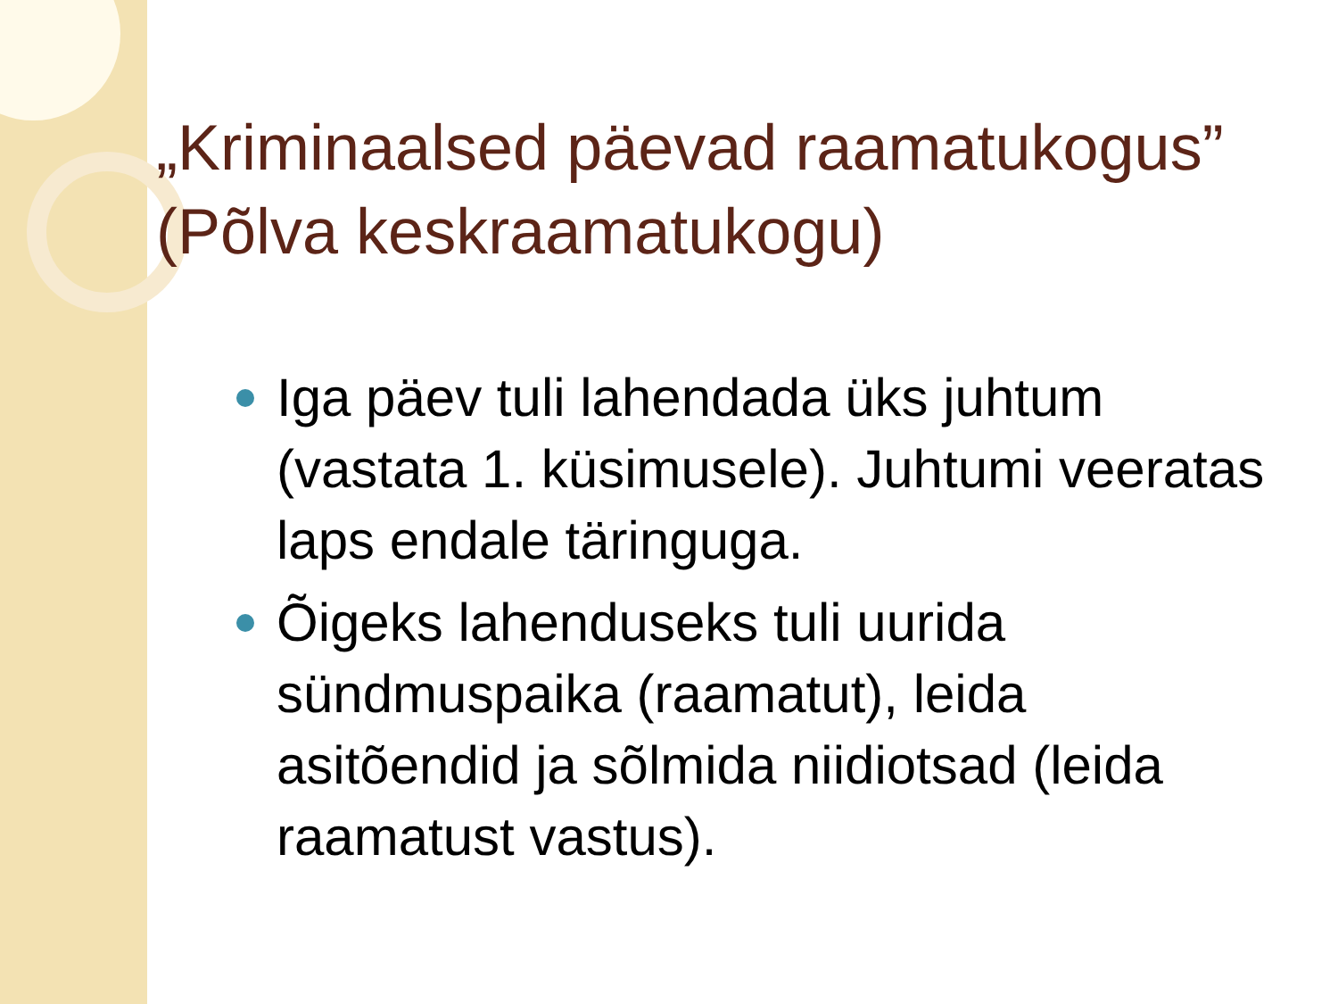„Kriminaalsed päevad raamatukogus” (Põlva keskraamatukogu)
Iga päev tuli lahendada üks juhtum (vastata 1. küsimusele). Juhtumi veeratas laps endale täringuga.
Õigeks lahenduseks tuli uurida sündmuspaika (raamatut), leida asitõendid ja sõlmida niidiotsad (leida raamatust vastus).